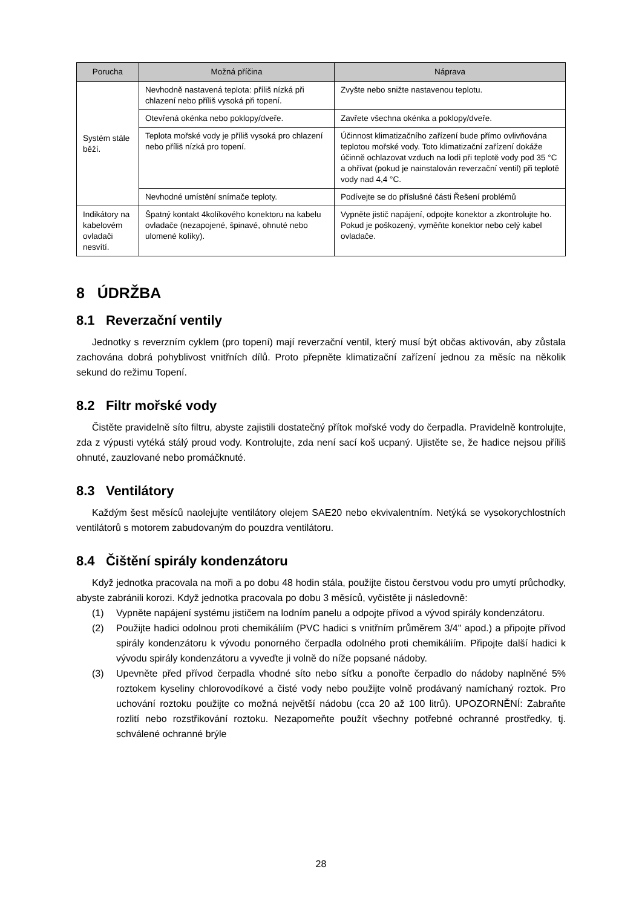| Porucha | Možná příčina | Náprava |
| --- | --- | --- |
| Systém stále běží. | Nevhodně nastavená teplota: příliš nízká při chlazení nebo příliš vysoká při topení. | Zvyšte nebo snižte nastavenou teplotu. |
| | Otevřená okénka nebo poklopy/dveře. | Zavřete všechna okénka a poklopy/dveře. |
| | Teplota mořské vody je příliš vysoká pro chlazení nebo příliš nízká pro topení. | Účinnost klimatizačního zařízení bude přímo ovlivňována teplotou mořské vody. Toto klimatizační zařízení dokáže účinně ochlazovat vzduch na lodi při teplotě vody pod 35 °C a ohřívat (pokud je nainstalován reverzační ventil) při teplotě vody nad 4,4 °C. |
| | Nevhodné umístění snímače teploty. | Podívejte se do příslušné části Řešení problémů |
| Indikátory na kabelovém ovladači nesvítí. | Špatný kontakt 4kolíkového konektoru na kabelu ovladače (nezapojené, špinavé, ohnuté nebo ulomené kolíky). | Vypněte jistič napájení, odpojte konektor a zkontrolujte ho. Pokud je poškozený, vyměňte konektor nebo celý kabel ovladače. |
8 ÚDRŽBA
8.1 Reverzační ventily
Jednotky s reverzním cyklem (pro topení) mají reverzační ventil, který musí být občas aktivován, aby zůstala zachována dobrá pohyblivost vnitřních dílů. Proto přepněte klimatizační zařízení jednou za měsíc na několik sekund do režimu Topení.
8.2 Filtr mořské vody
Čistěte pravidelně síto filtru, abyste zajistili dostatečný přítok mořské vody do čerpadla. Pravidelně kontrolujte, zda z výpusti vytéká stálý proud vody. Kontrolujte, zda není sací koš ucpaný. Ujistěte se, že hadice nejsou příliš ohnuté, zauzlované nebo promáčknuté.
8.3 Ventilátory
Každým šest měsíců naolejujte ventilátory olejem SAE20 nebo ekvivalentním. Netýká se vysokorychlostních ventilátorů s motorem zabudovaným do pouzdra ventilátoru.
8.4 Čištění spirály kondenzátoru
Když jednotka pracovala na moři a po dobu 48 hodin stála, použijte čistou čerstvou vodu pro umytí průchodky, abyste zabránili korozi. Když jednotka pracovala po dobu 3 měsíců, vyčistěte ji následovně:
(1) Vypněte napájení systému jističem na lodním panelu a odpojte přívod a vývod spirály kondenzátoru.
(2) Použijte hadici odolnou proti chemikáliím (PVC hadici s vnitřním průměrem 3/4" apod.) a připojte přívod spirály kondenzátoru k vývodu ponorného čerpadla odolného proti chemikáliím. Připojte další hadici k vývodu spirály kondenzátoru a vyveďte ji volně do níže popsané nádoby.
(3) Upevněte před přívod čerpadla vhodné síto nebo síťku a ponořte čerpadlo do nádoby naplněné 5% roztokem kyseliny chlorovodíkové a čisté vody nebo použijte volně prodávaný namíchaný roztok. Pro uchování roztoku použijte co možná největší nádobu (cca 20 až 100 litrů). UPOZORNĚNÍ: Zabraňte rozlití nebo rozstřikování roztoku. Nezapomeňte použít všechny potřebné ochranné prostředky, tj. schválené ochranné brýle
28